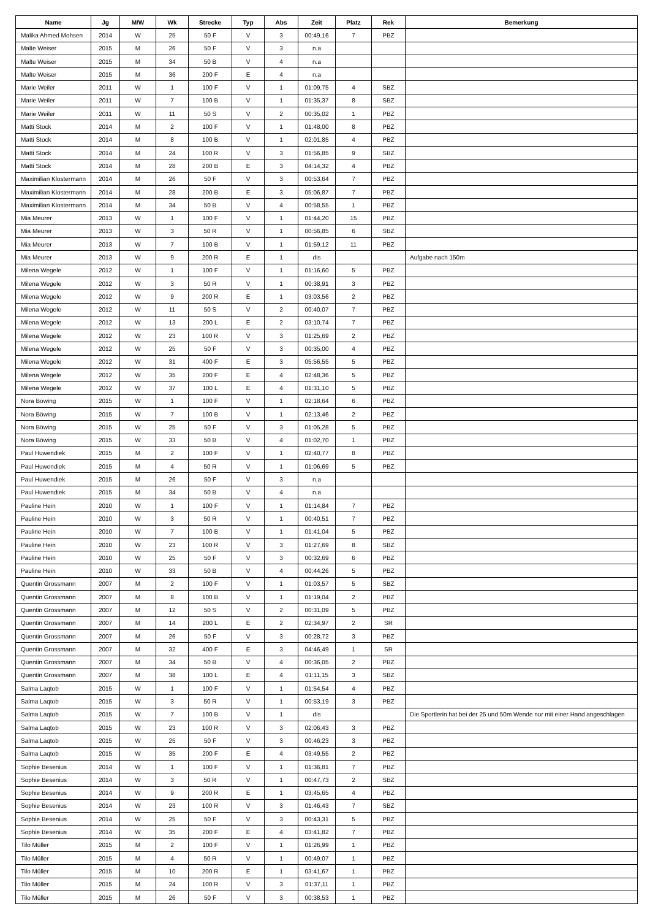| Name | Jg | M/W | Wk | Strecke | Typ | Abs | Zeit | Platz | Rek | Bemerkung |
| --- | --- | --- | --- | --- | --- | --- | --- | --- | --- | --- |
| Malika Ahmed Mohsen | 2014 | W | 25 | 50 F | V | 3 | 00:49,16 | 7 | PBZ | |
| Malte Weiser | 2015 | M | 26 | 50 F | V | 3 | n.a | | | |
| Malte Weiser | 2015 | M | 34 | 50 B | V | 4 | n.a | | | |
| Malte Weiser | 2015 | M | 36 | 200 F | E | 4 | n.a | | | |
| Marie Weiler | 2011 | W | 1 | 100 F | V | 1 | 01:09,75 | 4 | SBZ | |
| Marie Weiler | 2011 | W | 7 | 100 B | V | 1 | 01:35,37 | 8 | SBZ | |
| Marie Weiler | 2011 | W | 11 | 50 S | V | 2 | 00:35,02 | 1 | PBZ | |
| Matti Stock | 2014 | M | 2 | 100 F | V | 1 | 01:48,00 | 8 | PBZ | |
| Matti Stock | 2014 | M | 8 | 100 B | V | 1 | 02:01,85 | 4 | PBZ | |
| Matti Stock | 2014 | M | 24 | 100 R | V | 3 | 01:56,85 | 9 | SBZ | |
| Matti Stock | 2014 | M | 28 | 200 B | E | 3 | 04:14,32 | 4 | PBZ | |
| Maximilian Klostermann | 2014 | M | 26 | 50 F | V | 3 | 00:53,64 | 7 | PBZ | |
| Maximilian Klostermann | 2014 | M | 28 | 200 B | E | 3 | 05:06,87 | 7 | PBZ | |
| Maximilian Klostermann | 2014 | M | 34 | 50 B | V | 4 | 00:58,55 | 1 | PBZ | |
| Mia Meurer | 2013 | W | 1 | 100 F | V | 1 | 01:44,20 | 15 | PBZ | |
| Mia Meurer | 2013 | W | 3 | 50 R | V | 1 | 00:56,85 | 6 | SBZ | |
| Mia Meurer | 2013 | W | 7 | 100 B | V | 1 | 01:59,12 | 11 | PBZ | |
| Mia Meurer | 2013 | W | 9 | 200 R | E | 1 | dis | | | Aufgabe nach 150m |
| Milena Wegele | 2012 | W | 1 | 100 F | V | 1 | 01:16,60 | 5 | PBZ | |
| Milena Wegele | 2012 | W | 3 | 50 R | V | 1 | 00:38,91 | 3 | PBZ | |
| Milena Wegele | 2012 | W | 9 | 200 R | E | 1 | 03:03,56 | 2 | PBZ | |
| Milena Wegele | 2012 | W | 11 | 50 S | V | 2 | 00:40,07 | 7 | PBZ | |
| Milena Wegele | 2012 | W | 13 | 200 L | E | 2 | 03:10,74 | 7 | PBZ | |
| Milena Wegele | 2012 | W | 23 | 100 R | V | 3 | 01:25,69 | 2 | PBZ | |
| Milena Wegele | 2012 | W | 25 | 50 F | V | 3 | 00:35,00 | 4 | PBZ | |
| Milena Wegele | 2012 | W | 31 | 400 F | E | 3 | 05:56,55 | 5 | PBZ | |
| Milena Wegele | 2012 | W | 35 | 200 F | E | 4 | 02:48,36 | 5 | PBZ | |
| Milena Wegele | 2012 | W | 37 | 100 L | E | 4 | 01:31,10 | 5 | PBZ | |
| Nora Böwing | 2015 | W | 1 | 100 F | V | 1 | 02:18,64 | 6 | PBZ | |
| Nora Böwing | 2015 | W | 7 | 100 B | V | 1 | 02:13,46 | 2 | PBZ | |
| Nora Böwing | 2015 | W | 25 | 50 F | V | 3 | 01:05,28 | 5 | PBZ | |
| Nora Böwing | 2015 | W | 33 | 50 B | V | 4 | 01:02,70 | 1 | PBZ | |
| Paul Huwendiek | 2015 | M | 2 | 100 F | V | 1 | 02:40,77 | 8 | PBZ | |
| Paul Huwendiek | 2015 | M | 4 | 50 R | V | 1 | 01:06,69 | 5 | PBZ | |
| Paul Huwendiek | 2015 | M | 26 | 50 F | V | 3 | n.a | | | |
| Paul Huwendiek | 2015 | M | 34 | 50 B | V | 4 | n.a | | | |
| Pauline Hein | 2010 | W | 1 | 100 F | V | 1 | 01:14,84 | 7 | PBZ | |
| Pauline Hein | 2010 | W | 3 | 50 R | V | 1 | 00:40,51 | 7 | PBZ | |
| Pauline Hein | 2010 | W | 7 | 100 B | V | 1 | 01:41,04 | 5 | PBZ | |
| Pauline Hein | 2010 | W | 23 | 100 R | V | 3 | 01:27,69 | 8 | SBZ | |
| Pauline Hein | 2010 | W | 25 | 50 F | V | 3 | 00:32,69 | 6 | PBZ | |
| Pauline Hein | 2010 | W | 33 | 50 B | V | 4 | 00:44,26 | 5 | PBZ | |
| Quentin Grossmann | 2007 | M | 2 | 100 F | V | 1 | 01:03,57 | 5 | SBZ | |
| Quentin Grossmann | 2007 | M | 8 | 100 B | V | 1 | 01:19,04 | 2 | PBZ | |
| Quentin Grossmann | 2007 | M | 12 | 50 S | V | 2 | 00:31,09 | 5 | PBZ | |
| Quentin Grossmann | 2007 | M | 14 | 200 L | E | 2 | 02:34,97 | 2 | SR | |
| Quentin Grossmann | 2007 | M | 26 | 50 F | V | 3 | 00:28,72 | 3 | PBZ | |
| Quentin Grossmann | 2007 | M | 32 | 400 F | E | 3 | 04:46,49 | 1 | SR | |
| Quentin Grossmann | 2007 | M | 34 | 50 B | V | 4 | 00:36,05 | 2 | PBZ | |
| Quentin Grossmann | 2007 | M | 38 | 100 L | E | 4 | 01:11,15 | 3 | SBZ | |
| Salma Laqtob | 2015 | W | 1 | 100 F | V | 1 | 01:54,54 | 4 | PBZ | |
| Salma Laqtob | 2015 | W | 3 | 50 R | V | 1 | 00:53,19 | 3 | PBZ | |
| Salma Laqtob | 2015 | W | 7 | 100 B | V | 1 | dis | | | Die Sportlerin hat bei der 25 und 50m Wende nur mit einer Hand angeschlagen |
| Salma Laqtob | 2015 | W | 23 | 100 R | V | 3 | 02:06,43 | 3 | PBZ | |
| Salma Laqtob | 2015 | W | 25 | 50 F | V | 3 | 00:46,23 | 3 | PBZ | |
| Salma Laqtob | 2015 | W | 35 | 200 F | E | 4 | 03:49,55 | 2 | PBZ | |
| Sophie Besenius | 2014 | W | 1 | 100 F | V | 1 | 01:36,81 | 7 | PBZ | |
| Sophie Besenius | 2014 | W | 3 | 50 R | V | 1 | 00:47,73 | 2 | SBZ | |
| Sophie Besenius | 2014 | W | 9 | 200 R | E | 1 | 03:45,65 | 4 | PBZ | |
| Sophie Besenius | 2014 | W | 23 | 100 R | V | 3 | 01:46,43 | 7 | SBZ | |
| Sophie Besenius | 2014 | W | 25 | 50 F | V | 3 | 00:43,31 | 5 | PBZ | |
| Sophie Besenius | 2014 | W | 35 | 200 F | E | 4 | 03:41,82 | 7 | PBZ | |
| Tilo Müller | 2015 | M | 2 | 100 F | V | 1 | 01:26,99 | 1 | PBZ | |
| Tilo Müller | 2015 | M | 4 | 50 R | V | 1 | 00:49,07 | 1 | PBZ | |
| Tilo Müller | 2015 | M | 10 | 200 R | E | 1 | 03:41,67 | 1 | PBZ | |
| Tilo Müller | 2015 | M | 24 | 100 R | V | 3 | 01:37,11 | 1 | PBZ | |
| Tilo Müller | 2015 | M | 26 | 50 F | V | 3 | 00:38,53 | 1 | PBZ | |